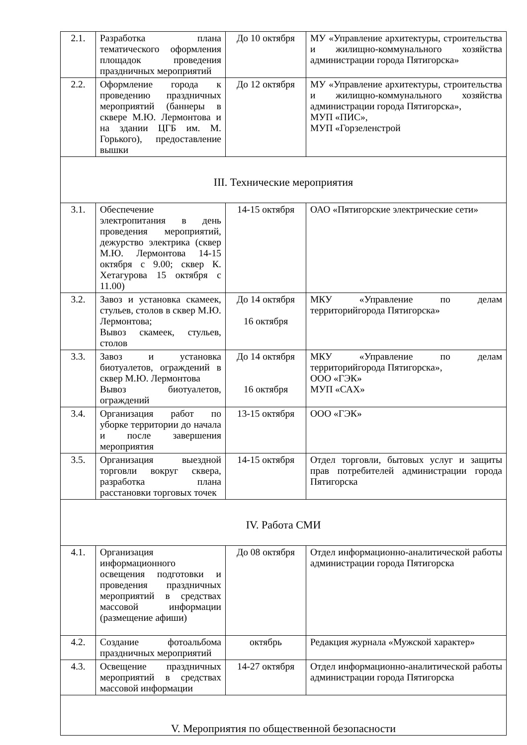| 2.1. | Разработка плана тематического оформления площадок проведения праздничных мероприятий | До 10 октября | МУ «Управление архитектуры, строительства и жилищно-коммунального хозяйства администрации города Пятигорска» |
| 2.2. | Оформление города к проведению праздничных мероприятий (баннеры в сквере М.Ю. Лермонтова и на здании ЦГБ им. М. Горького), предоставление вышки | До 12 октября | МУ «Управление архитектуры, строительства и жилищно-коммунального хозяйства администрации города Пятигорска», МУП «ПИС», МУП «Горзеленстрой |
| III. Технические мероприятия | | | |
| 3.1. | Обеспечение электропитания в день проведения мероприятий, дежурство электрика (сквер М.Ю. Лермонтова 14-15 октября с 9.00; сквер К. Хетагурова 15 октября с 11.00) | 14-15 октября | ОАО «Пятигорские электрические сети» |
| 3.2. | Завоз и установка скамеек, стульев, столов в сквер М.Ю. Лермонтова; Вывоз скамеек, стульев, столов | До 14 октября 16 октября | МКУ «Управление по делам территорийгорода Пятигорска» |
| 3.3. | Завоз и установка биотуалетов, ограждений в сквер М.Ю. Лермонтова Вывоз биотуалетов, ограждений | До 14 октября 16 октября | МКУ «Управление по делам территорийгорода Пятигорска», ООО «ГЭК» МУП «САХ» |
| 3.4. | Организация работ по уборке территории до начала и после завершения мероприятия | 13-15 октября | ООО «ГЭК» |
| 3.5. | Организация выездной торговли вокруг сквера, разработка плана расстановки торговых точек | 14-15 октября | Отдел торговли, бытовых услуг и защиты прав потребителей администрации города Пятигорска |
| IV. Работа СМИ | | | |
| 4.1. | Организация информационного освещения подготовки и проведения праздничных мероприятий в средствах массовой информации (размещение афиши) | До 08 октября | Отдел информационно-аналитической работы администрации города Пятигорска |
| 4.2. | Создание фотоальбома праздничных мероприятий | октябрь | Редакция журнала «Мужской характер» |
| 4.3. | Освещение праздничных мероприятий в средствах массовой информации | 14-27 октября | Отдел информационно-аналитической работы администрации города Пятигорска |
| V. Мероприятия по общественной безопасности | | | |